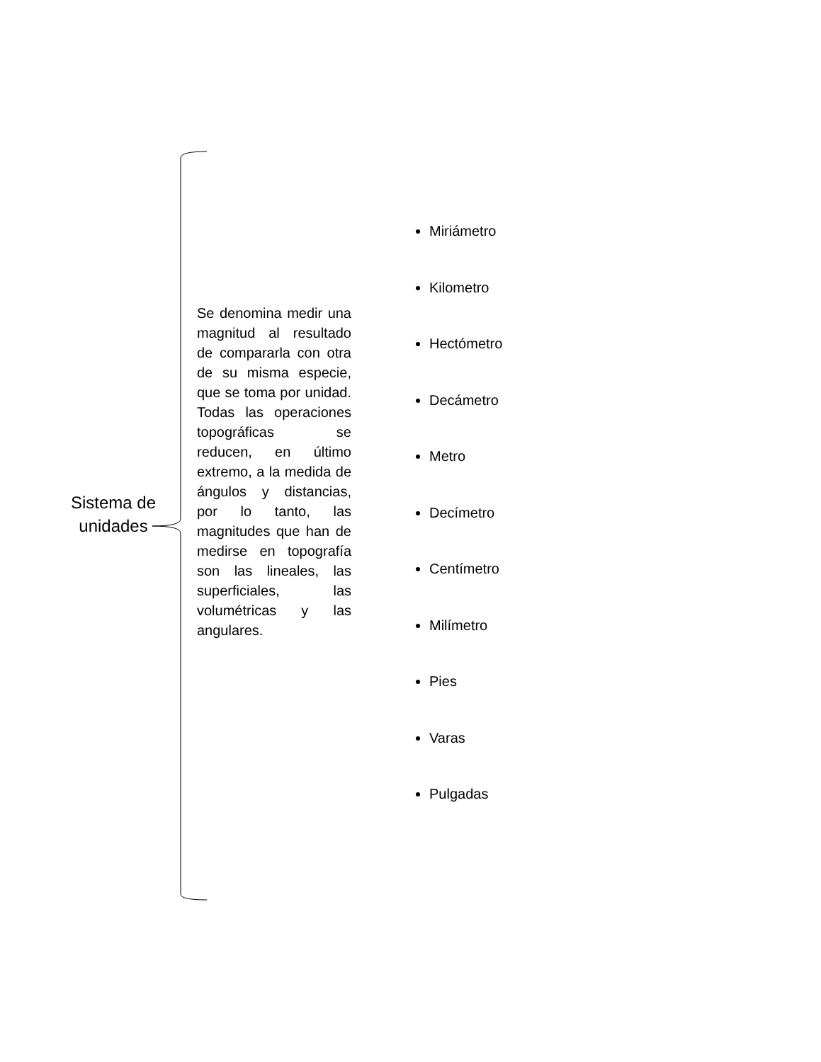Sistema de unidades
Se denomina medir una magnitud al resultado de compararla con otra de su misma especie, que se toma por unidad. Todas las operaciones topográficas se reducen, en último extremo, a la medida de ángulos y distancias, por lo tanto, las magnitudes que han de medirse en topografía son las lineales, las superficiales, las volumétricas y las angulares.
Miriámetro
Kilometro
Hectómetro
Decámetro
Metro
Decímetro
Centímetro
Milímetro
Pies
Varas
Pulgadas